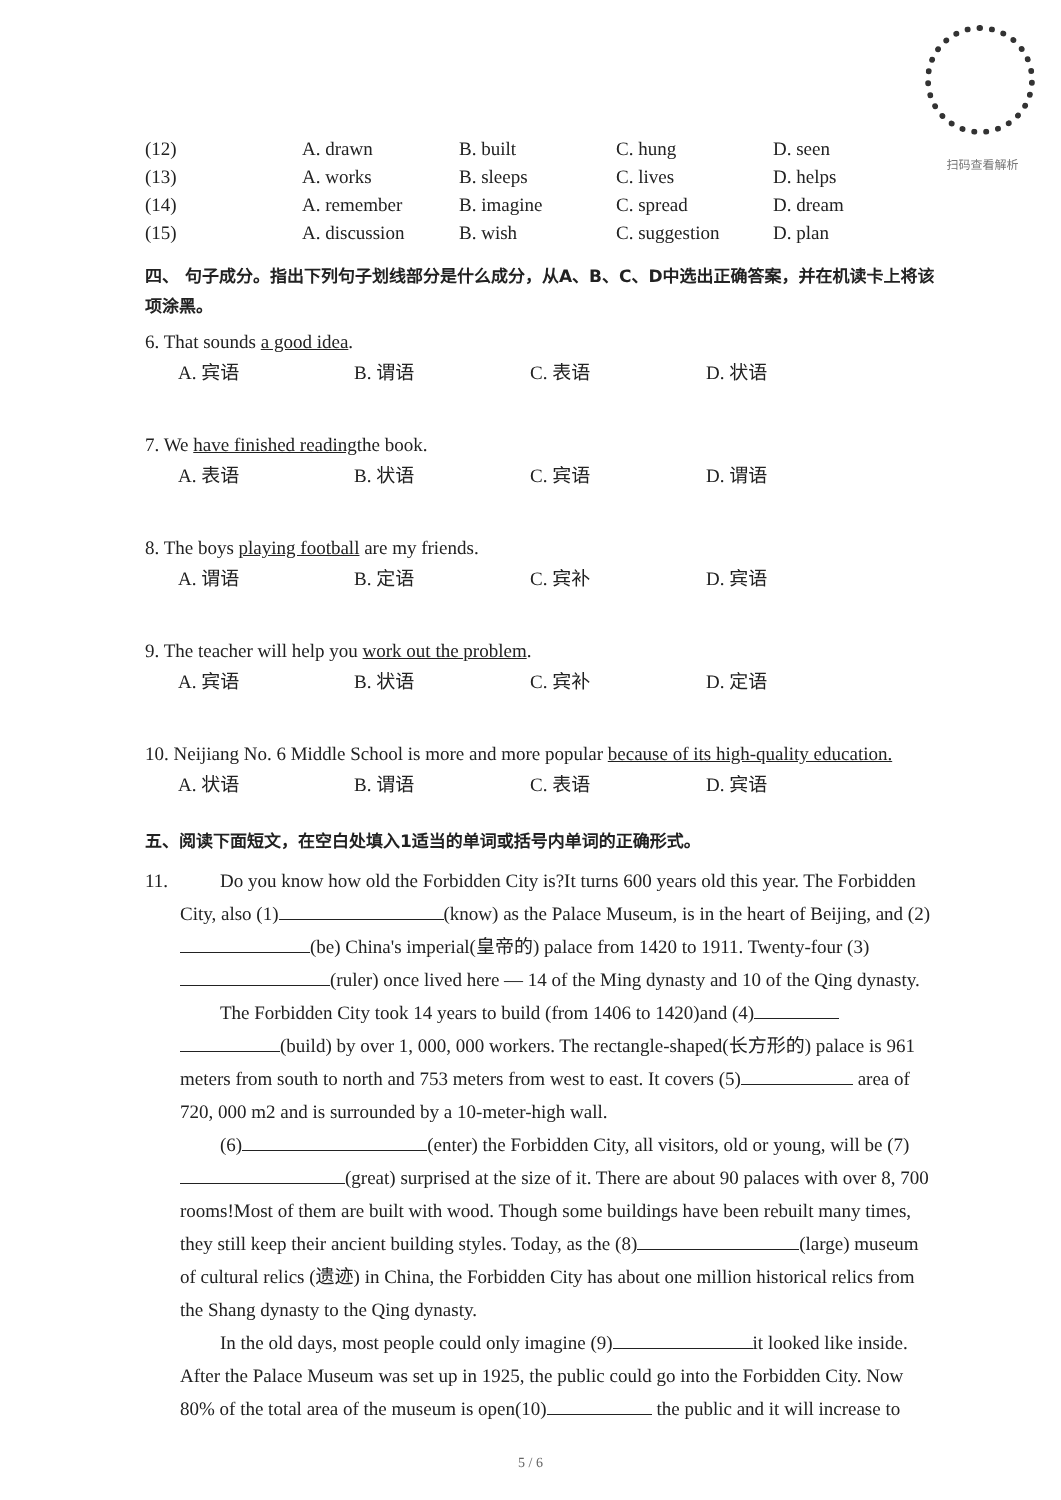扫码查看解析
| (12) | A. drawn | B. built | C. hung | D. seen |
| (13) | A. works | B. sleeps | C. lives | D. helps |
| (14) | A. remember | B. imagine | C. spread | D. dream |
| (15) | A. discussion | B. wish | C. suggestion | D. plan |
四、 句子成分。指出下列句子划线部分是什么成分，从A、B、C、D中选出正确答案，并在机读卡上将该项涂黑。
6. That sounds a good idea.
A. 宾语 B. 谓语 C. 表语 D. 状语
7. We have finished readingthe book.
A. 表语 B. 状语 C. 宾语 D. 谓语
8. The boys playing football are my friends.
A. 谓语 B. 定语 C. 宾补 D. 宾语
9. The teacher will help you work out the problem.
A. 宾语 B. 状语 C. 宾补 D. 定语
10. Neijiang No. 6 Middle School is more and more popular because of its high-quality education.
A. 状语 B. 谓语 C. 表语 D. 宾语
五、阅读下面短文，在空白处填入1适当的单词或括号内单词的正确形式。
11.
Do you know how old the Forbidden City is?It turns 600 years old this year. The Forbidden City, also (1) (know) as the Palace Museum, is in the heart of Beijing, and (2) (be) China's imperial(皇帝的) palace from 1420 to 1911. Twenty-four (3) (ruler) once lived here — 14 of the Ming dynasty and 10 of the Qing dynasty.
The Forbidden City took 14 years to build (from 1406 to 1420)and (4) (build) by over 1, 000, 000 workers. The rectangle-shaped(长方形的) palace is 961 meters from south to north and 753 meters from west to east. It covers (5) area of 720, 000 m2 and is surrounded by a 10-meter-high wall.
(6) (enter) the Forbidden City, all visitors, old or young, will be (7) (great) surprised at the size of it. There are about 90 palaces with over 8, 700 rooms!Most of them are built with wood. Though some buildings have been rebuilt many times, they still keep their ancient building styles. Today, as the (8) (large) museum of cultural relics (遗迹) in China, the Forbidden City has about one million historical relics from the Shang dynasty to the Qing dynasty.
In the old days, most people could only imagine (9) it looked like inside. After the Palace Museum was set up in 1925, the public could go into the Forbidden City. Now 80% of the total area of the museum is open(10) the public and it will increase to
5 / 6